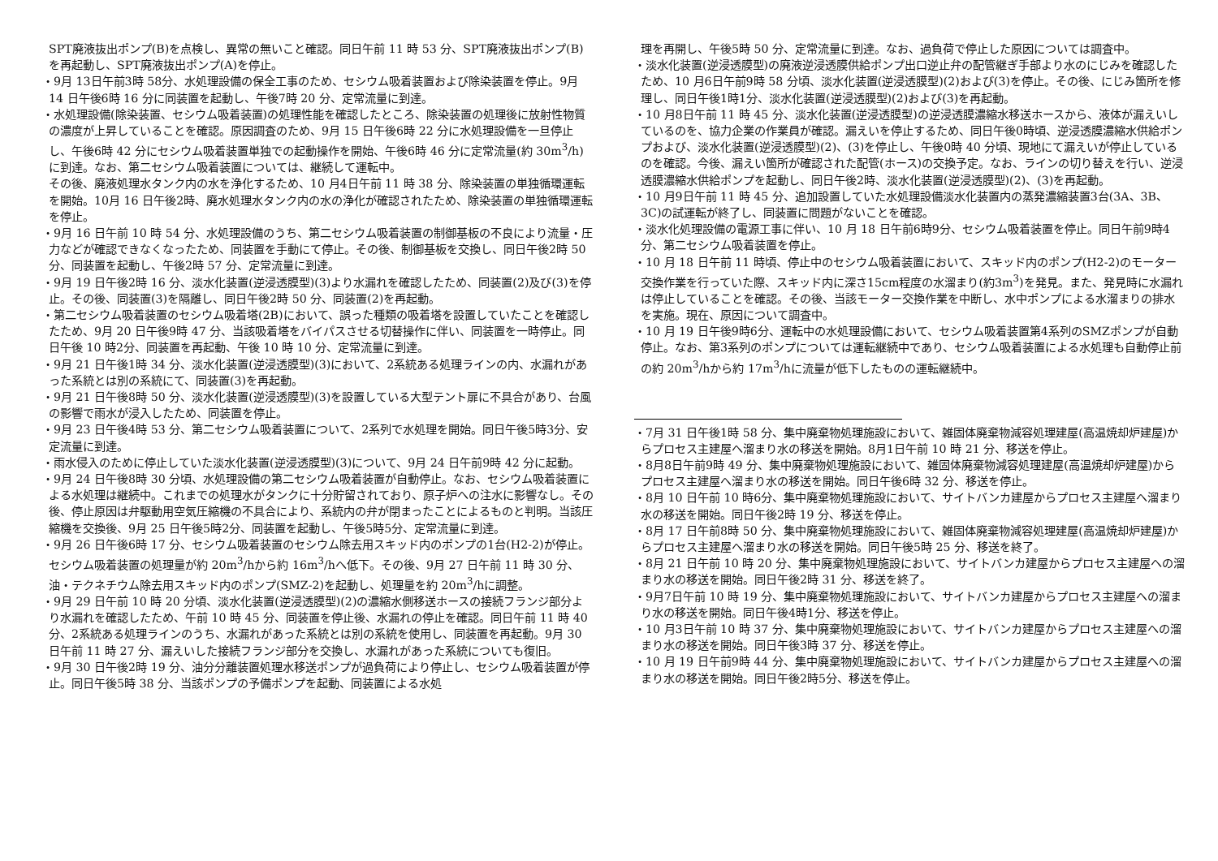SPT廃液抜出ポンプ(B)を点検し、異常の無いこと確認。同日午前 11 時 53 分、SPT廃液抜出ポンプ(B)を再起動し、SPT廃液抜出ポンプ(A)を停止。
・9月 13日午前3時 58分、水処理設備の保全工事のため、セシウム吸着装置および除染装置を停止。9月 14 日午後6時 16 分に同装置を起動し、午後7時 20 分、定常流量に到達。
・水処理設備(除染装置、セシウム吸着装置)の処理性能を確認したところ、除染装置の処理後に放射性物質の濃度が上昇していることを確認。原因調査のため、9月 15 日午後6時 22 分に水処理設備を一旦停止し、午後6時 42 分にセシウム吸着装置単独での起動操作を開始、午後6時 46 分に定常流量(約 30m<sup>3</sup>/h)に到達。なお、第二セシウム吸着装置については、継続して運転中。
その後、廃液処理水タンク内の水を浄化するため、10 月4日午前 11 時 38 分、除染装置の単独循環運転を開始。10月 16 日午後2時、廃水処理水タンク内の水の浄化が確認されたため、除染装置の単独循環運転を停止。
・9月 16 日午前 10 時 54 分、水処理設備のうち、第二セシウム吸着装置の制御基板の不良により流量・圧力などが確認できなくなったため、同装置を手動にて停止。その後、制御基板を交換し、同日午後2時 50 分、同装置を起動し、午後2時 57 分、定常流量に到達。
・9月 19 日午後2時 16 分、淡水化装置(逆浸透膜型)(3)より水漏れを確認したため、同装置(2)及び(3)を停止。その後、同装置(3)を隔離し、同日午後2時 50 分、同装置(2)を再起動。
・第二セシウム吸着装置のセシウム吸着塔(2B)において、誤った種類の吸着塔を設置していたことを確認したため、9月 20 日午後9時 47 分、当該吸着塔をバイパスさせる切替操作に伴い、同装置を一時停止。同日午後 10 時2分、同装置を再起動、午後 10 時 10 分、定常流量に到達。
・9月 21 日午後1時 34 分、淡水化装置(逆浸透膜型)(3)において、2系統ある処理ラインの内、水漏れがあった系統とは別の系統にて、同装置(3)を再起動。
・9月 21 日午後8時 50 分、淡水化装置(逆浸透膜型)(3)を設置している大型テント扉に不具合があり、台風の影響で雨水が浸入したため、同装置を停止。
・9月 23 日午後4時 53 分、第二セシウム吸着装置について、2系列で水処理を開始。同日午後5時3分、安定流量に到達。
・雨水侵入のために停止していた淡水化装置(逆浸透膜型)(3)について、9月 24 日午前9時 42 分に起動。
・9月 24 日午後8時 30 分頃、水処理設備の第二セシウム吸着装置が自動停止。なお、セシウム吸着装置による水処理は継続中。これまでの処理水がタンクに十分貯留されており、原子炉への注水に影響なし。その後、停止原因は弁駆動用空気圧縮機の不具合により、系統内の弁が閉まったことによるものと判明。当該圧縮機を交換後、9月 25 日午後5時2分、同装置を起動し、午後5時5分、定常流量に到達。
・9月 26 日午後6時 17 分、セシウム吸着装置のセシウム除去用スキッド内のポンプの1台(H2-2)が停止。セシウム吸着装置の処理量が約 20m<sup>3</sup>/hから約 16m<sup>3</sup>/hへ低下。その後、9月 27 日午前 11 時 30 分、油・テクネチウム除去用スキッド内のポンプ(SMZ-2)を起動し、処理量を約 20m<sup>3</sup>/hに調整。
・9月 29 日午前 10 時 20 分頃、淡水化装置(逆浸透膜型)(2)の濃縮水側移送ホースの接続フランジ部分より水漏れを確認したため、午前 10 時 45 分、同装置を停止後、水漏れの停止を確認。同日午前 11 時 40 分、2系統ある処理ラインのうち、水漏れがあった系統とは別の系統を使用し、同装置を再起動。9月 30 日午前 11 時 27 分、漏えいした接続フランジ部分を交換し、水漏れがあった系統についても復旧。
・9月 30 日午後2時 19 分、油分分離装置処理水移送ポンプが過負荷により停止し、セシウム吸着装置が停止。同日午後5時 38 分、当該ポンプの予備ポンプを起動、同装置による水処
理を再開し、午後5時 50 分、定常流量に到達。なお、過負荷で停止した原因については調査中。
・淡水化装置(逆浸透膜型)の廃液逆浸透膜供給ポンプ出口逆止弁の配管継ぎ手部より水のにじみを確認したため、10 月6日午前9時 58 分頃、淡水化装置(逆浸透膜型)(2)および(3)を停止。その後、にじみ箇所を修理し、同日午後1時1分、淡水化装置(逆浸透膜型)(2)および(3)を再起動。
・10 月8日午前 11 時 45 分、淡水化装置(逆浸透膜型)の逆浸透膜濃縮水移送ホースから、液体が漏えいしているのを、協力企業の作業員が確認。漏えいを停止するため、同日午後0時頃、逆浸透膜濃縮水供給ポンプおよび、淡水化装置(逆浸透膜型)(2)、(3)を停止し、午後0時 40 分頃、現地にて漏えいが停止しているのを確認。今後、漏えい箇所が確認された配管(ホース)の交換予定。なお、ラインの切り替えを行い、逆浸透膜濃縮水供給ポンプを起動し、同日午後2時、淡水化装置(逆浸透膜型)(2)、(3)を再起動。
・10 月9日午前 11 時 45 分、追加設置していた水処理設備淡水化装置内の蒸発濃縮装置3台(3A、3B、3C)の試運転が終了し、同装置に問題がないことを確認。
・淡水化処理設備の電源工事に伴い、10 月 18 日午前6時9分、セシウム吸着装置を停止。同日午前9時4分、第二セシウム吸着装置を停止。
・10 月 18 日午前 11 時頃、停止中のセシウム吸着装置において、スキッド内のポンプ(H2-2)のモーター交換作業を行っていた際、スキッド内に深さ15cm程度の水溜まり(約3m<sup>3</sup>)を発見。また、発見時に水漏れは停止していることを確認。その後、当該モーター交換作業を中断し、水中ポンプによる水溜まりの排水を実施。現在、原因について調査中。
・10 月 19 日午後9時6分、運転中の水処理設備において、セシウム吸着装置第4系列のSMZポンプが自動停止。なお、第3系列のポンプについては運転継続中であり、セシウム吸着装置による水処理も自動停止前の約 20m<sup>3</sup>/hから約 17m<sup>3</sup>/hに流量が低下したものの運転継続中。
・7月 31 日午後1時 58 分、集中廃棄物処理施設において、雑固体廃棄物減容処理建屋(高温焼却炉建屋)からプロセス主建屋へ溜まり水の移送を開始。8月1日午前 10 時 21 分、移送を停止。
・8月8日午前9時 49 分、集中廃棄物処理施設において、雑固体廃棄物減容処理建屋(高温焼却炉建屋)からプロセス主建屋へ溜まり水の移送を開始。同日午後6時 32 分、移送を停止。
・8月 10 日午前 10 時6分、集中廃棄物処理施設において、サイトバンカ建屋からプロセス主建屋へ溜まり水の移送を開始。同日午後2時 19 分、移送を停止。
・8月 17 日午前8時 50 分、集中廃棄物処理施設において、雑固体廃棄物減容処理建屋(高温焼却炉建屋)からプロセス主建屋へ溜まり水の移送を開始。同日午後5時 25 分、移送を終了。
・8月 21 日午前 10 時 20 分、集中廃棄物処理施設において、サイトバンカ建屋からプロセス主建屋への溜まり水の移送を開始。同日午後2時 31 分、移送を終了。
・9月7日午前 10 時 19 分、集中廃棄物処理施設において、サイトバンカ建屋からプロセス主建屋への溜まり水の移送を開始。同日午後4時1分、移送を停止。
・10 月3日午前 10 時 37 分、集中廃棄物処理施設において、サイトバンカ建屋からプロセス主建屋への溜まり水の移送を開始。同日午後3時 37 分、移送を停止。
・10 月 19 日午前9時 44 分、集中廃棄物処理施設において、サイトバンカ建屋からプロセス主建屋への溜まり水の移送を開始。同日午後2時5分、移送を停止。